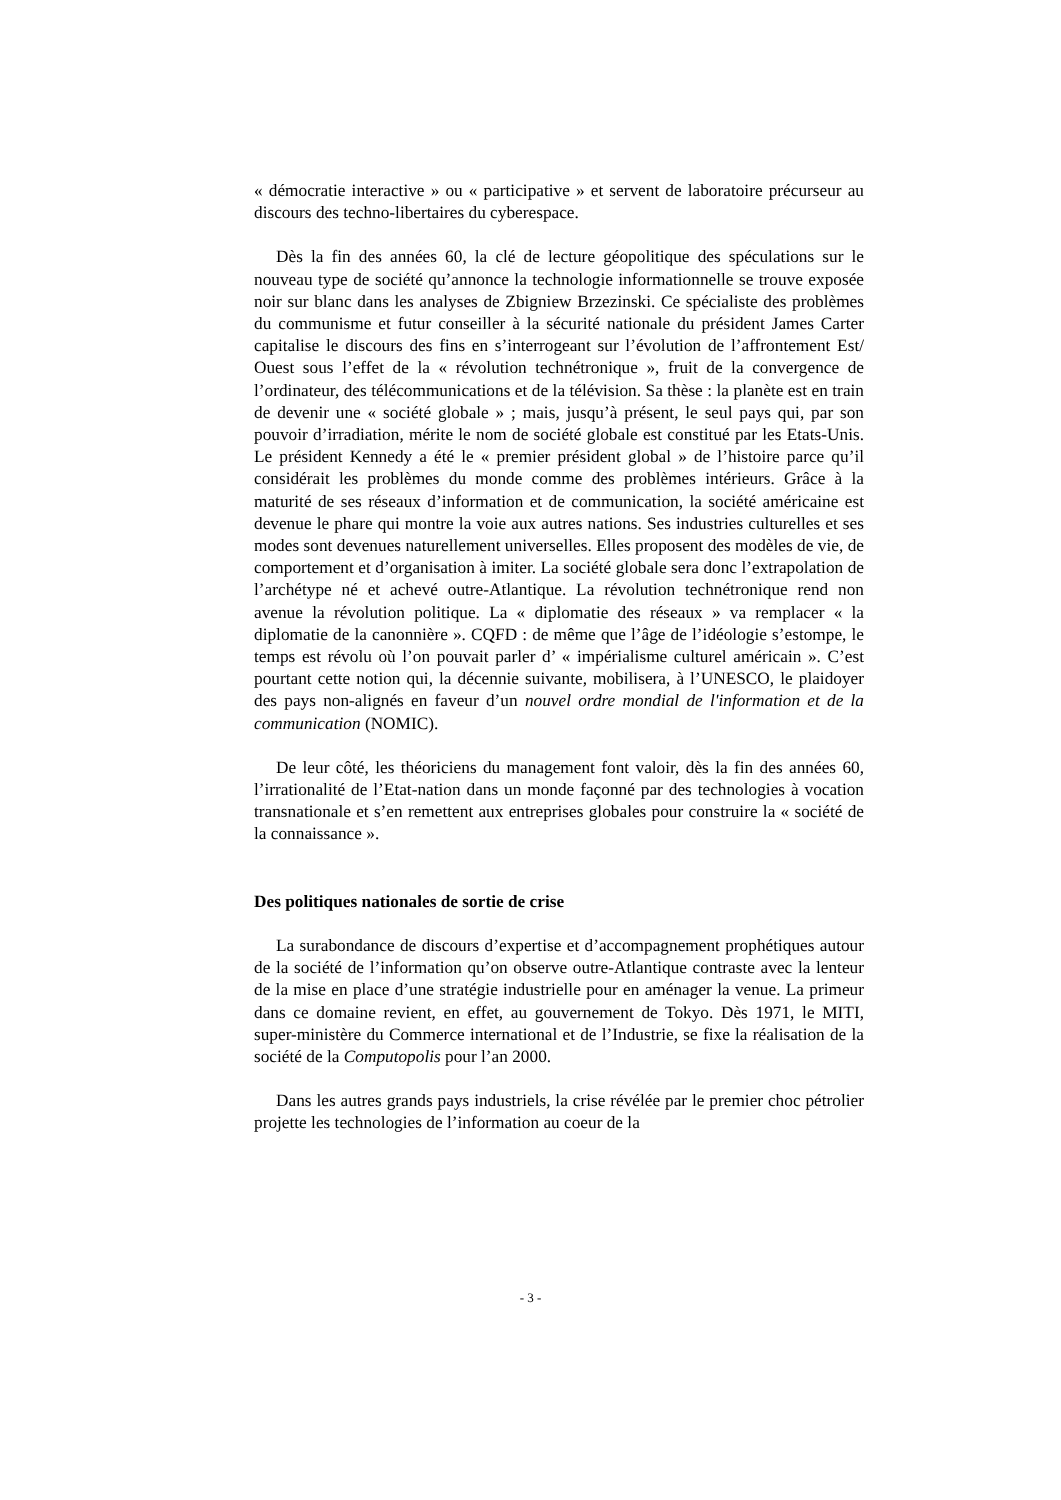« démocratie interactive » ou « participative » et servent de laboratoire précurseur au discours des techno-libertaires du cyberespace.
Dès la fin des années 60, la clé de lecture géopolitique des spéculations sur le nouveau type de société qu’annonce la technologie informationnelle se trouve exposée noir sur blanc dans les analyses de Zbigniew Brzezinski. Ce spécialiste des problèmes du communisme et futur conseiller à la sécurité nationale du président James Carter capitalise le discours des fins en s’interrogeant sur l’évolution de l’affrontement Est/ Ouest sous l’effet de la « révolution technétronique », fruit de la convergence de l’ordinateur, des télécommunications et de la télévision. Sa thèse : la planète est en train de devenir une « société globale » ; mais, jusqu’à présent, le seul pays qui, par son pouvoir d’irradiation, mérite le nom de société globale est constitué par les Etats-Unis. Le président Kennedy a été le « premier président global » de l’histoire parce qu’il considérait les problèmes du monde comme des problèmes intérieurs. Grâce à la maturité de ses réseaux d’information et de communication, la société américaine est devenue le phare qui montre la voie aux autres nations. Ses industries culturelles et ses modes sont devenues naturellement universelles. Elles proposent des modèles de vie, de comportement et d’organisation à imiter. La société globale sera donc l’extrapolation de l’archétype né et achevé outre-Atlantique. La révolution technétronique rend non avenue la révolution politique. La « diplomatie des réseaux » va remplacer « la diplomatie de la canonnière ». CQFD : de même que l’âge de l’idéologie s’estompe, le temps est révolu où l’on pouvait parler d’ « impérialisme culturel américain ». C’est pourtant cette notion qui, la décennie suivante, mobilisera, à l’UNESCO, le plaidoyer des pays non-alignés en faveur d’un nouvel ordre mondial de l'information et de la communication (NOMIC).
De leur côté, les théoriciens du management font valoir, dès la fin des années 60, l’irrationalité de l’Etat-nation dans un monde façonné par des technologies à vocation transnationale et s’en remettent aux entreprises globales pour construire la « société de la connaissance ».
Des politiques nationales de sortie de crise
La surabondance de discours d’expertise et d’accompagnement prophétiques autour de la société de l’information qu’on observe outre-Atlantique contraste avec la lenteur de la mise en place d’une stratégie industrielle pour en aménager la venue. La primeur dans ce domaine revient, en effet, au gouvernement de Tokyo. Dès 1971, le MITI, super-ministère du Commerce international et de l’Industrie, se fixe la réalisation de la société de la Computopolis pour l’an 2000.
Dans les autres grands pays industriels, la crise révélée par le premier choc pétrolier projette les technologies de l’information au coeur de la
- 3 -